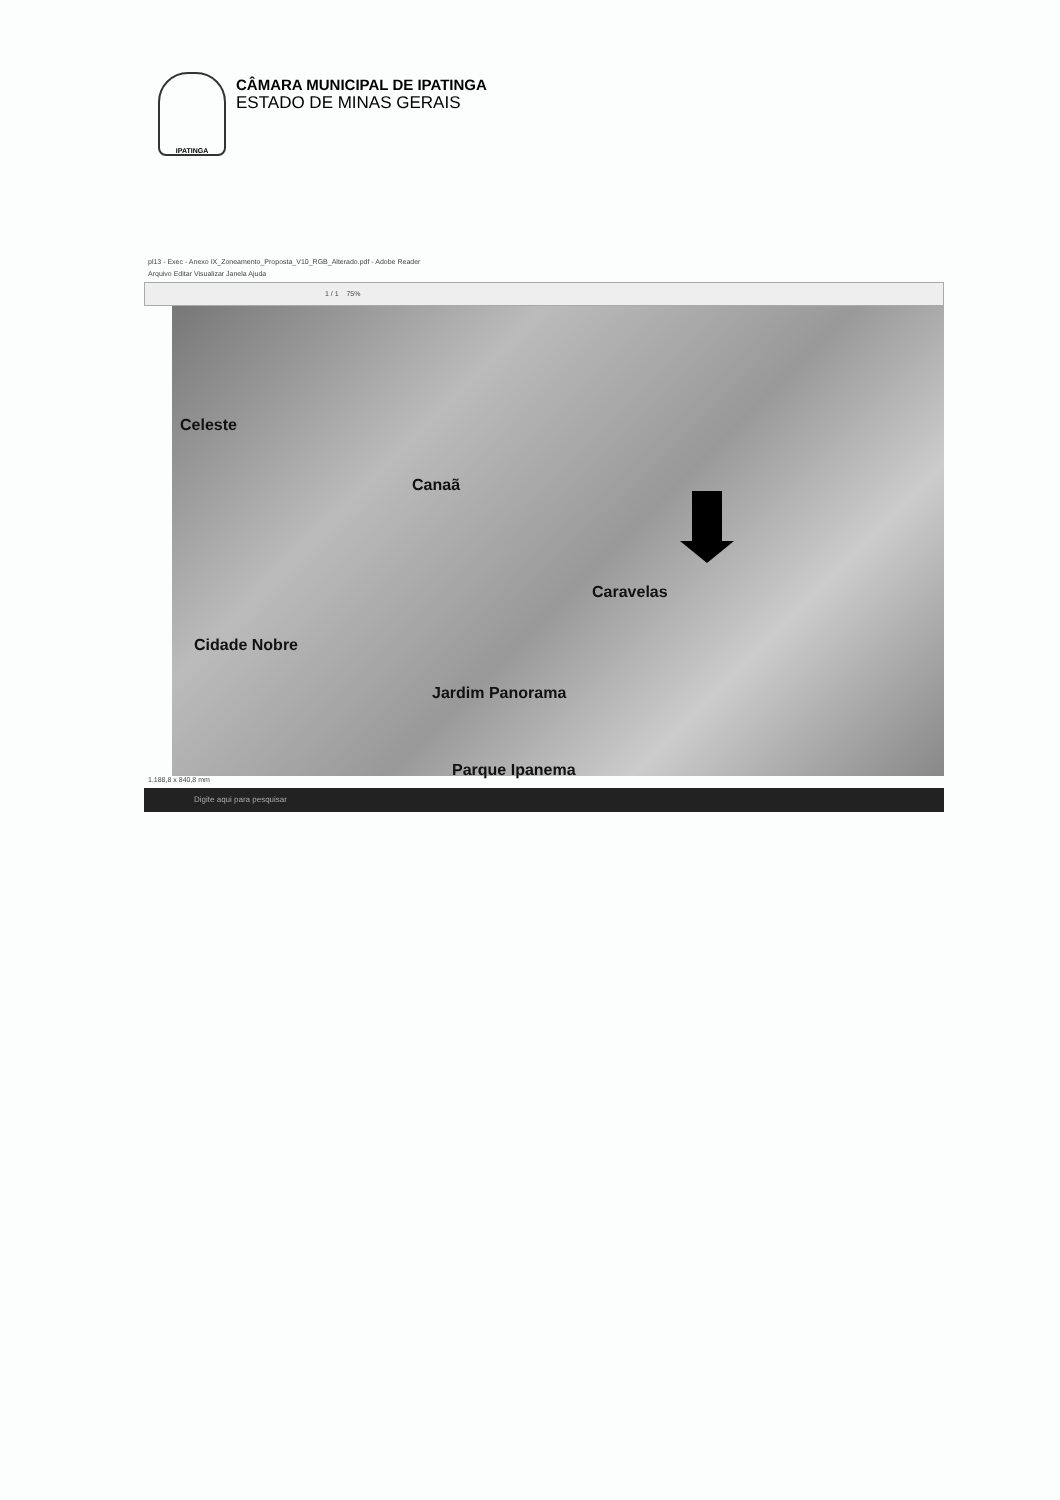IPATINGA
CÂMARA MUNICIPAL DE IPATINGA
ESTADO DE MINAS GERAIS
pl13 - Exec - Anexo IX_Zoneamento_Proposta_V10_RGB_Alterado.pdf - Adobe Reader
Arquivo Editar Visualizar Janela Ajuda
1 / 1 75%
Celeste
Canaã
Caravelas
Cidade Nobre
Jardim Panorama
Parque Ipanema
1.188,8 x 840,8 mm
Digite aqui para pesquisar